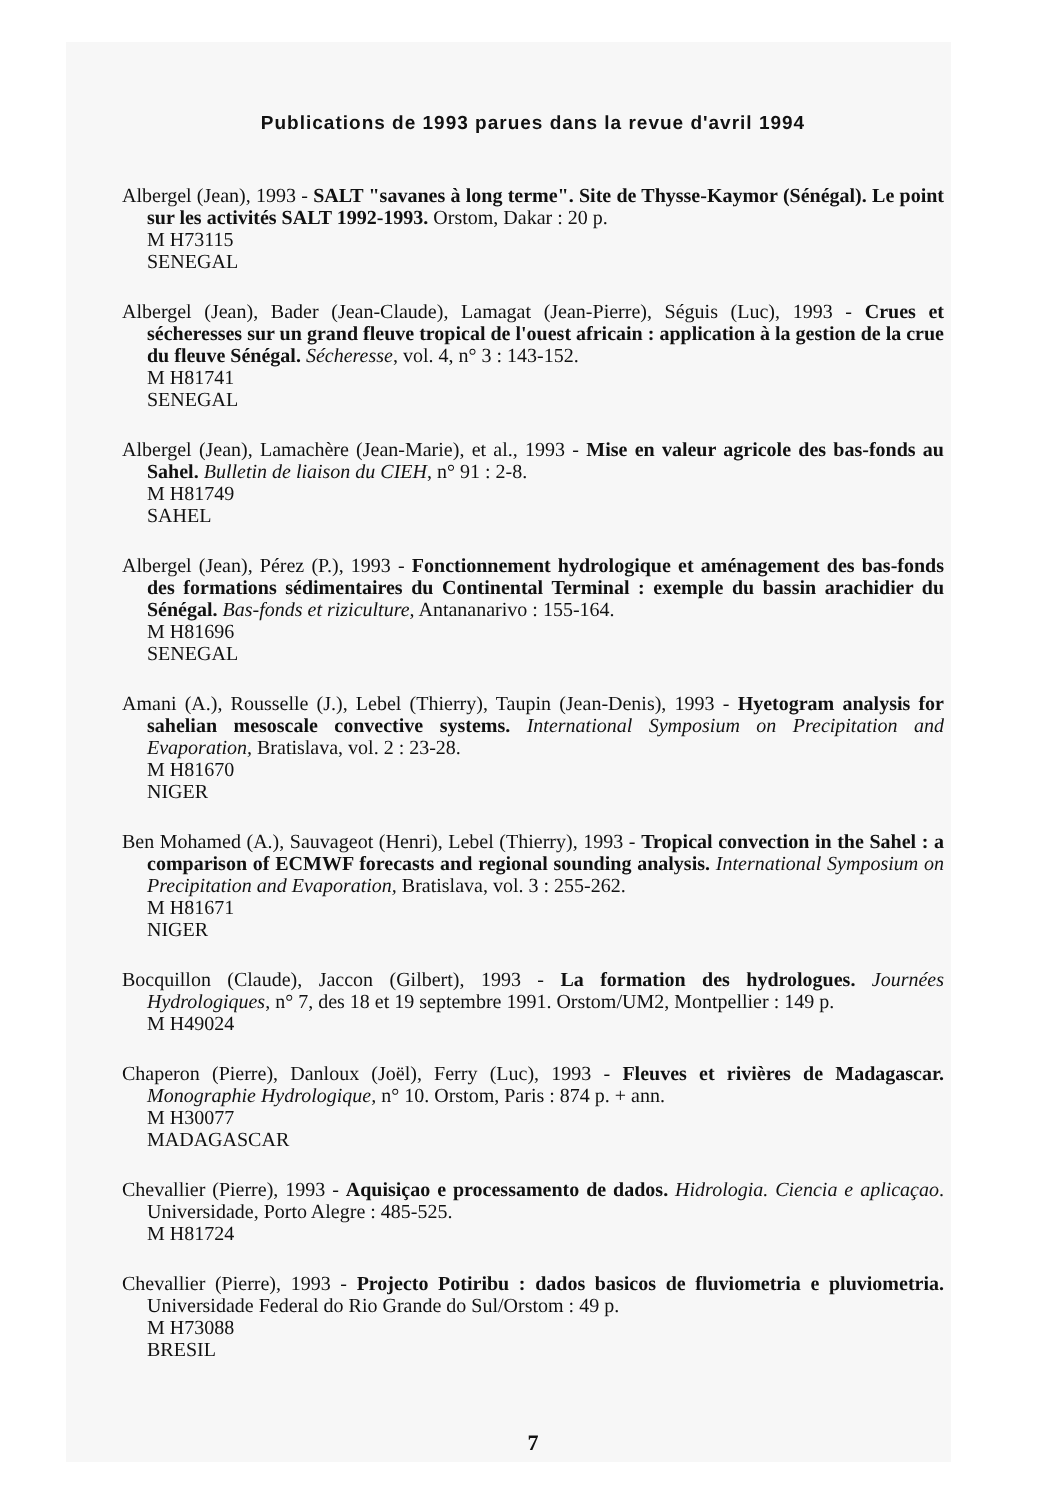Publications de 1993 parues dans la revue d'avril 1994
Albergel (Jean), 1993 - SALT "savanes à long terme". Site de Thysse-Kaymor (Sénégal). Le point sur les activités SALT 1992-1993. Orstom, Dakar : 20 p.
M H73115
SENEGAL
Albergel (Jean), Bader (Jean-Claude), Lamagat (Jean-Pierre), Séguis (Luc), 1993 - Crues et sécheresses sur un grand fleuve tropical de l'ouest africain : application à la gestion de la crue du fleuve Sénégal. Sécheresse, vol. 4, n° 3 : 143-152.
M H81741
SENEGAL
Albergel (Jean), Lamachère (Jean-Marie), et al., 1993 - Mise en valeur agricole des bas-fonds au Sahel. Bulletin de liaison du CIEH, n° 91 : 2-8.
M H81749
SAHEL
Albergel (Jean), Pérez (P.), 1993 - Fonctionnement hydrologique et aménagement des bas-fonds des formations sédimentaires du Continental Terminal : exemple du bassin arachidier du Sénégal. Bas-fonds et riziculture, Antananarivo : 155-164.
M H81696
SENEGAL
Amani (A.), Rousselle (J.), Lebel (Thierry), Taupin (Jean-Denis), 1993 - Hyetogram analysis for sahelian mesoscale convective systems. International Symposium on Precipitation and Evaporation, Bratislava, vol. 2 : 23-28.
M H81670
NIGER
Ben Mohamed (A.), Sauvageot (Henri), Lebel (Thierry), 1993 - Tropical convection in the Sahel : a comparison of ECMWF forecasts and regional sounding analysis. International Symposium on Precipitation and Evaporation, Bratislava, vol. 3 : 255-262.
M H81671
NIGER
Bocquillon (Claude), Jaccon (Gilbert), 1993 - La formation des hydrologues. Journées Hydrologiques, n° 7, des 18 et 19 septembre 1991. Orstom/UM2, Montpellier : 149 p.
M H49024
Chaperon (Pierre), Danloux (Joël), Ferry (Luc), 1993 - Fleuves et rivières de Madagascar. Monographie Hydrologique, n° 10. Orstom, Paris : 874 p. + ann.
M H30077
MADAGASCAR
Chevallier (Pierre), 1993 - Aquisiçao e processamento de dados. Hidrologia. Ciencia e aplicaçao. Universidade, Porto Alegre : 485-525.
M H81724
Chevallier (Pierre), 1993 - Projecto Potiribu : dados basicos de fluviometria e pluviometria. Universidade Federal do Rio Grande do Sul/Orstom : 49 p.
M H73088
BRESIL
7